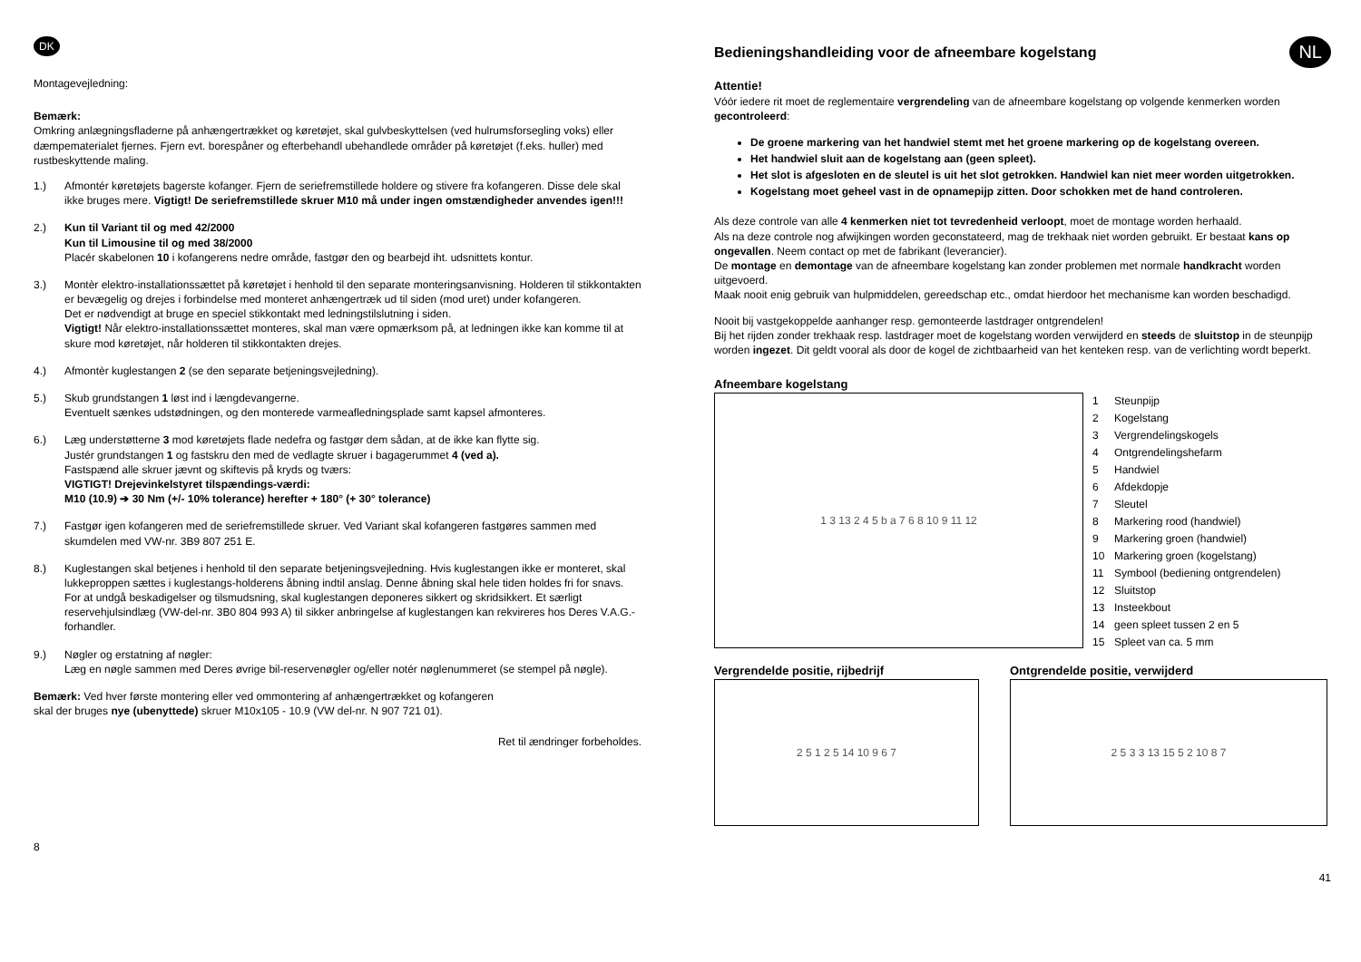DK
Montagevejledning:
Bemærk:
Omkring anlægningsfladerne på anhængertrækket og køretøjet, skal gulvbeskyttelsen (ved hulrumsforsegling voks) eller dæmpematerialet fjernes. Fjern evt. borespåner og efterbehandl ubehandlede områder på køretøjet (f.eks. huller) med rustbeskyttende maling.
1.) Afmontér køretøjets bagerste kofanger. Fjern de seriefremstillede holdere og stivere fra kofangeren. Disse dele skal ikke bruges mere. Vigtigt! De seriefremstillede skruer M10 må under ingen omstændigheder anvendes igen!!!
2.) Kun til Variant til og med 42/2000
Kun til Limousine til og med 38/2000
Placér skabelonen 10 i kofangerens nedre område, fastgør den og bearbejd iht. udsnittets kontur.
3.) Montèr elektro-installationssættet på køretøjet i henhold til den separate monteringsanvisning. Holderen til stikkontakten er bevægelig og drejes i forbindelse med monteret anhængertræk ud til siden (mod uret) under kofangeren.
Det er nødvendigt at bruge en speciel stikkontakt med ledningstilslutning i siden.
Vigtigt! Når elektro-installationssættet monteres, skal man være opmærksom på, at ledningen ikke kan komme til at skure mod køretøjet, når holderen til stikkontakten drejes.
4.) Afmontèr kuglestangen 2 (se den separate betjeningsvejledning).
5.) Skub grundstangen 1 løst ind i længdevangerne.
Eventuelt sænkes udstødningen, og den monterede varmeafledningsplade samt kapsel afmonteres.
6.) Læg understøtterne 3 mod køretøjets flade nedefra og fastgør dem sådan, at de ikke kan flytte sig.
Justér grundstangen 1 og fastskru den med de vedlagte skruer i bagagerummet 4 (ved a).
Fastspænd alle skruer jævnt og skiftevis på kryds og tværs:
VIGTIGT! Drejevinkelstyret tilspændings-værdi:
M10 (10.9) ➔ 30 Nm (+/- 10% tolerance) herefter + 180° (+ 30° tolerance)
7.) Fastgør igen kofangeren med de seriefremstillede skruer. Ved Variant skal kofangeren fastgøres sammen med skumdelen med VW-nr. 3B9 807 251 E.
8.) Kuglestangen skal betjenes i henhold til den separate betjeningsvejledning. Hvis kuglestangen ikke er monteret, skal lukkeproppen sættes i kuglestangs-holderens åbning indtil anslag. Denne åbning skal hele tiden holdes fri for snavs. For at undgå beskadigelser og tilsmudsning, skal kuglestangen deponeres sikkert og skridsikkert. Et særligt reservehjulsindlæg (VW-del-nr. 3B0 804 993 A) til sikker anbringelse af kuglestangen kan rekvireres hos Deres V.A.G.-forhandler.
9.) Nøgler og erstatning af nøgler:
Læg en nøgle sammen med Deres øvrige bil-reservenøgler og/eller notér nøglenummeret (se stempel på nøgle).
Bemærk: Ved hver første montering eller ved ommontering af anhængertrækket og kofangeren
skal der bruges nye (ubenyttede) skruer M10x105 - 10.9 (VW del-nr. N 907 721 01).
Ret til ændringer forbeholdes.
8
Bedieningshandleiding voor de afneembare kogelstang
NL
Attentie!
Vóór iedere rit moet de reglementaire vergrendeling van de afneembare kogelstang op volgende kenmerken worden gecontroleerd:
De groene markering van het handwiel stemt met het groene markering op de kogelstang overeen.
Het handwiel sluit aan de kogelstang aan (geen spleet).
Het slot is afgesloten en de sleutel is uit het slot getrokken. Handwiel kan niet meer worden uitgetrokken.
Kogelstang moet geheel vast in de opnamepijp zitten. Door schokken met de hand controleren.
Als deze controle van alle 4 kenmerken niet tot tevredenheid verloopt, moet de montage worden herhaald.
Als na deze controle nog afwijkingen worden geconstateerd, mag de trekhaak niet worden gebruikt. Er bestaat kans op ongevallen. Neem contact op met de fabrikant (leverancier).
De montage en demontage van de afneembare kogelstang kan zonder problemen met normale handkracht worden uitgevoerd.
Maak nooit enig gebruik van hulpmiddelen, gereedschap etc., omdat hierdoor het mechanisme kan worden beschadigd.
Nooit bij vastgekoppelde aanhanger resp. gemonteerde lastdrager ontgrendelen!
Bij het rijden zonder trekhaak resp. lastdrager moet de kogelstang worden verwijderd en steeds de sluitstop in de steunpijp worden ingezet. Dit geldt vooral als door de kogel de zichtbaarheid van het kenteken resp. van de verlichting wordt beperkt.
Afneembare kogelstang
1 3 13 2 4 5 b a 7 6 8 10 9 11 12
1 Steunpijp
2 Kogelstang
3 Vergrendelingskogels
4 Ontgrendelingshefarm
5 Handwiel
6 Afdekdopje
7 Sleutel
8 Markering rood (handwiel)
9 Markering groen (handwiel)
10 Markering groen (kogelstang)
11 Symbool (bediening ontgrendelen)
12 Sluitstop
13 Insteekbout
14 geen spleet tussen 2 en 5
15 Spleet van ca. 5 mm
Vergrendelde positie, rijbedrijf
2 5 1 2 5 14 10 9 6 7
Ontgrendelde positie, verwijderd
2 5 3 3 13 15 5 2 10 8 7
41